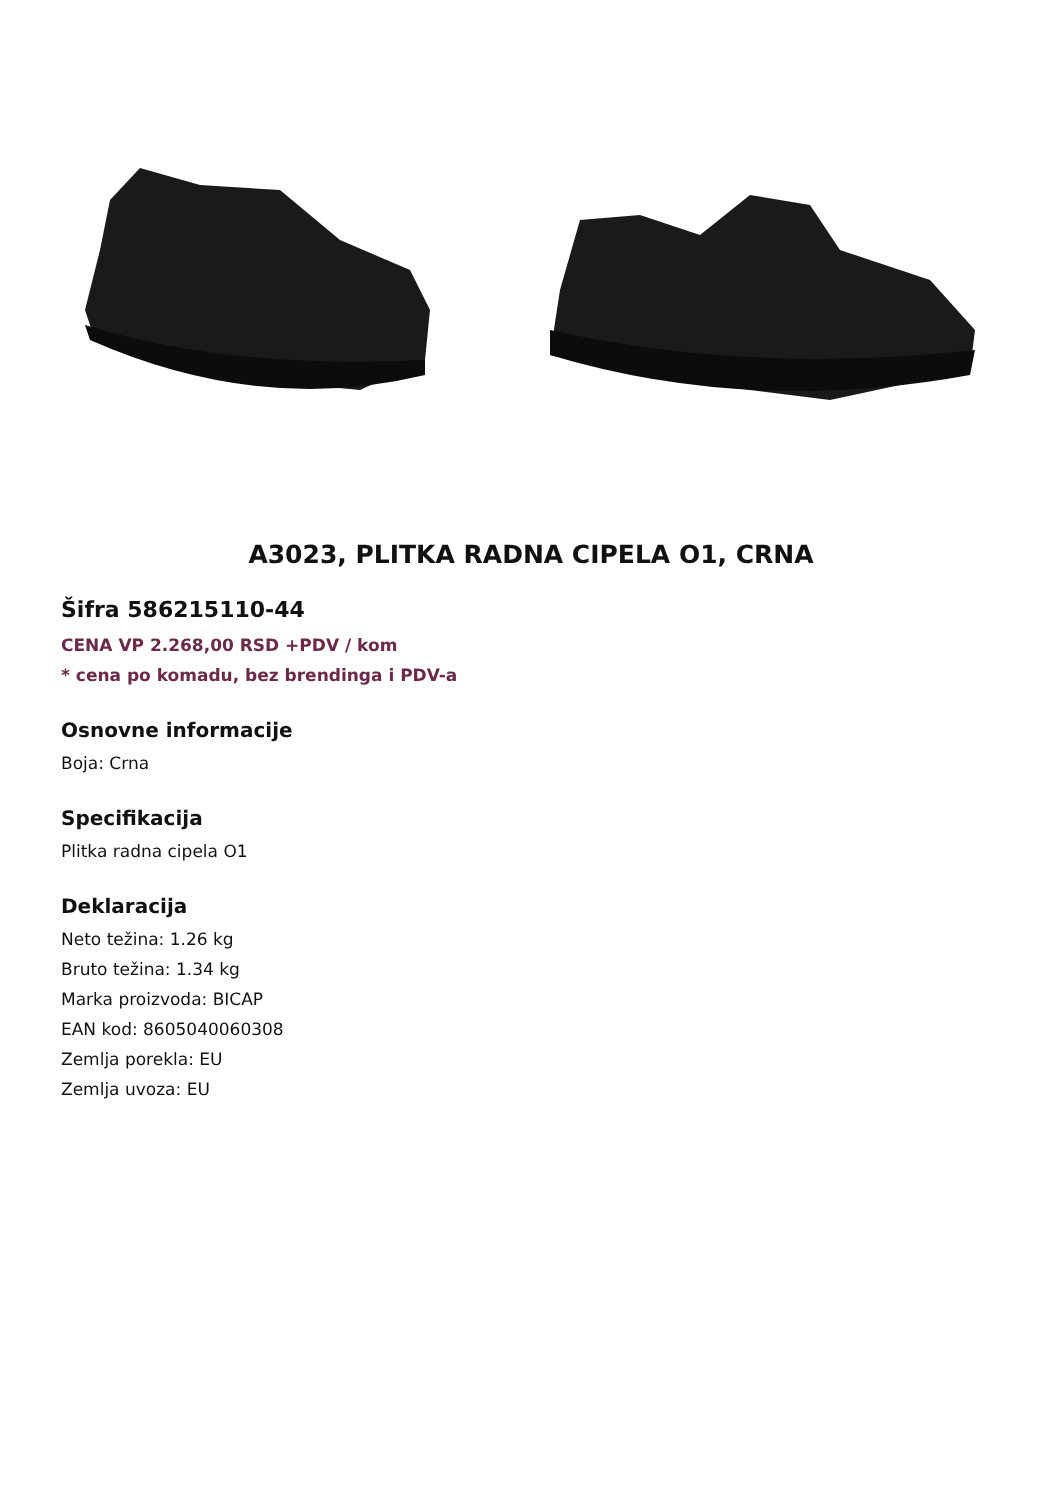A3023, PLITKA RADNA CIPELA O1, CRNA
Šifra 586215110-44
CENA VP 2.268,00 RSD +PDV / kom
* cena po komadu, bez brendinga i PDV-a
Osnovne informacije
Boja: Crna
Specifikacija
Plitka radna cipela O1
Deklaracija
Neto težina: 1.26 kg
Bruto težina: 1.34 kg
Marka proizvoda: BICAP
EAN kod: 8605040060308
Zemlja porekla: EU
Zemlja uvoza: EU